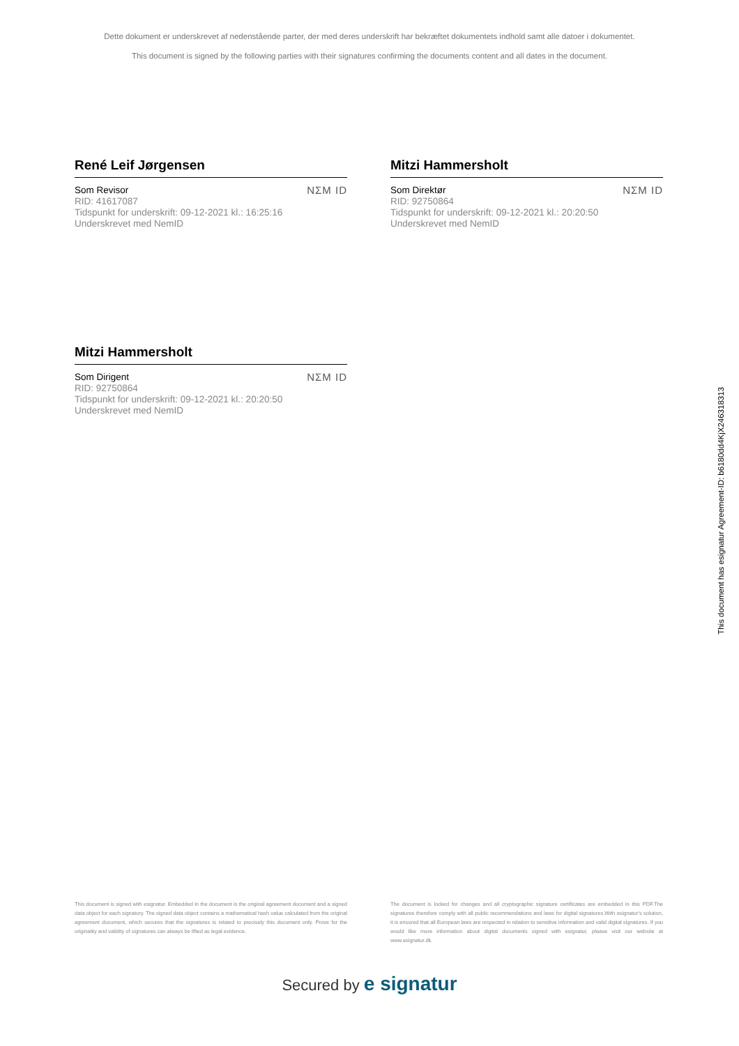Dette dokument er underskrevet af nedenstående parter, der med deres underskrift har bekræftet dokumentets indhold samt alle datoer i dokumentet.
This document is signed by the following parties with their signatures confirming the documents content and all dates in the document.
René Leif Jørgensen
Som Revisor
RID: 41617087
Tidspunkt for underskrift: 09-12-2021 kl.: 16:25:16
Underskrevet med NemID
NΣM ID
Mitzi Hammersholt
Som Direktør
RID: 92750864
Tidspunkt for underskrift: 09-12-2021 kl.: 20:20:50
Underskrevet med NemID
NΣM ID
Mitzi Hammersholt
Som Dirigent
RID: 92750864
Tidspunkt for underskrift: 09-12-2021 kl.: 20:20:50
Underskrevet med NemID
NΣM ID
This document has esignatur Agreement-ID: b6180dd4KjX246318313
This document is signed with esignatur. Embedded in the document is the original agreement document and a signed data object for each signatory. The signed data object contains a mathematical hash value calculated from the original agreement document, which secures that the signatures is related to precisely this document only. Prove for the originality and validity of signatures can always be lifted as legal evidence.
The document is locked for changes and all cryptographic signature certificates are embedded in this PDF.The signatures therefore comply with all public recommendations and laws for digital signatures.With esignatur's solution, it is ensured that all European laws are respected in relation to sensitive information and valid digital signatures. If you would like more information about digital documents signed with esignatur, please visit our website at www.esignatur.dk.
Secured by e signatur